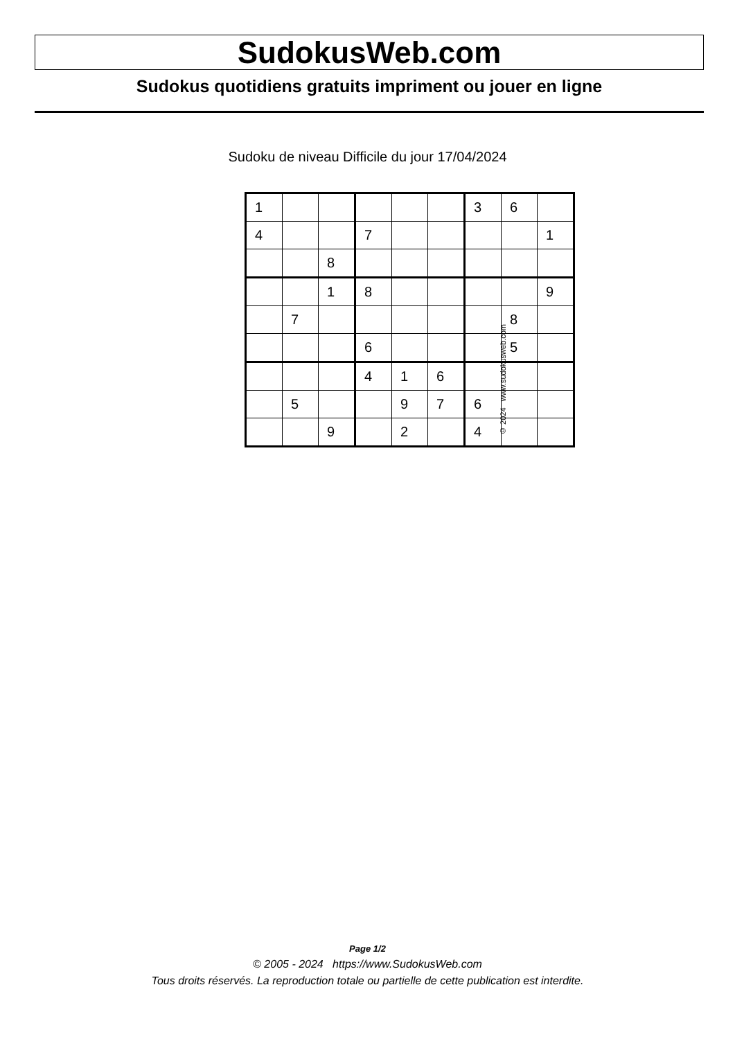SudokusWeb.com
Sudokus quotidiens gratuits impriment ou jouer en ligne
Sudoku de niveau Difficile du jour 17/04/2024
| 1 | | | | | | 3 | 6 | |
| 4 | | | 7 | | | | | 1 |
| | | 8 | | | | | | |
| | | 1 | 8 | | | | | 9 |
| | 7 | | | | | | 8 | |
| | | | 6 | | | | 5 | |
| | | | 4 | 1 | 6 | | | |
| | 5 | | | 9 | 7 | 6 | | |
| | | 9 | | 2 | | 4 | | |
© 2024 www.sudokusweb.com
Page 1/2
© 2005 - 2024 https://www.SudokusWeb.com
Tous droits réservés. La reproduction totale ou partielle de cette publication est interdite.